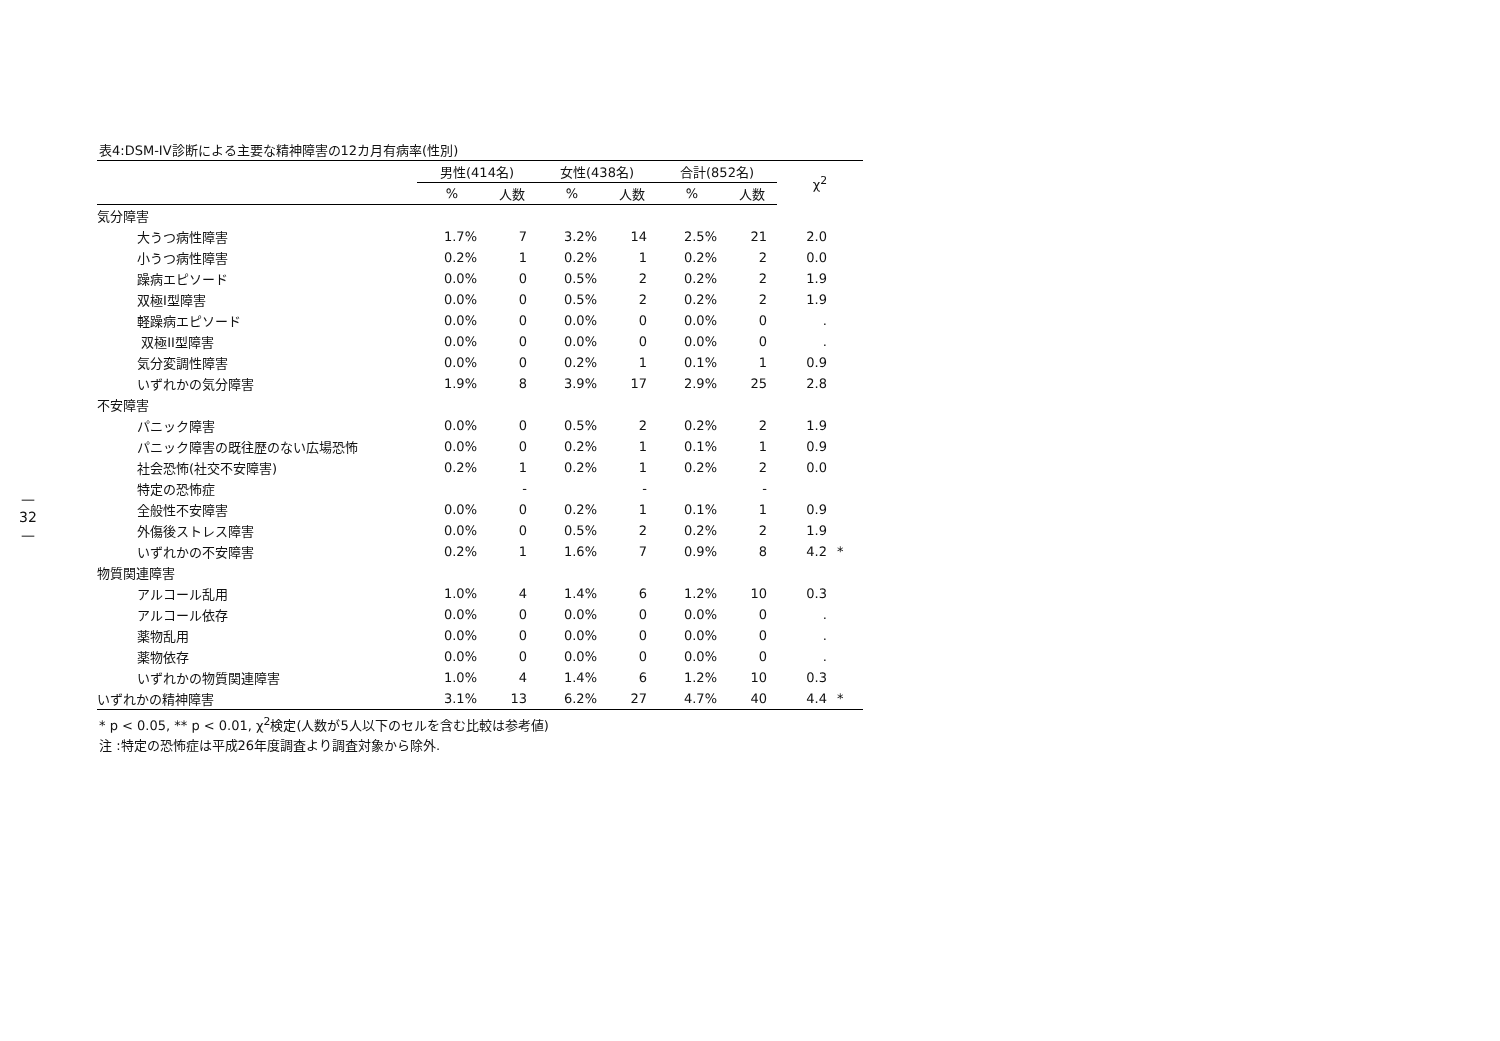—
32
—
表4:DSM-IV診断による主要な精神障害の12カ月有病率(性別)
| | 男性(414名) | | 女性(438名) | | 合計(852名) | | χ<sup>2</sup> | |
| --- | --- | --- | --- | --- | --- | --- | --- | --- |
| | % | 人数 | % | 人数 | % | 人数 | | |
| 気分障害 | | | | | | | | |
| 大うつ病性障害 | 1.7% | 7 | 3.2% | 14 | 2.5% | 21 | 2.0 | |
| 小うつ病性障害 | 0.2% | 1 | 0.2% | 1 | 0.2% | 2 | 0.0 | |
| 躁病エピソード | 0.0% | 0 | 0.5% | 2 | 0.2% | 2 | 1.9 | |
| 双極I型障害 | 0.0% | 0 | 0.5% | 2 | 0.2% | 2 | 1.9 | |
| 軽躁病エピソード | 0.0% | 0 | 0.0% | 0 | 0.0% | 0 | . | |
| 双極II型障害 | 0.0% | 0 | 0.0% | 0 | 0.0% | 0 | . | |
| 気分変調性障害 | 0.0% | 0 | 0.2% | 1 | 0.1% | 1 | 0.9 | |
| いずれかの気分障害 | 1.9% | 8 | 3.9% | 17 | 2.9% | 25 | 2.8 | |
| 不安障害 | | | | | | | | |
| パニック障害 | 0.0% | 0 | 0.5% | 2 | 0.2% | 2 | 1.9 | |
| パニック障害の既往歴のない広場恐怖 | 0.0% | 0 | 0.2% | 1 | 0.1% | 1 | 0.9 | |
| 社会恐怖(社交不安障害) | 0.2% | 1 | 0.2% | 1 | 0.2% | 2 | 0.0 | |
| 特定の恐怖症 | | - | | - | | - | | |
| 全般性不安障害 | 0.0% | 0 | 0.2% | 1 | 0.1% | 1 | 0.9 | |
| 外傷後ストレス障害 | 0.0% | 0 | 0.5% | 2 | 0.2% | 2 | 1.9 | |
| いずれかの不安障害 | 0.2% | 1 | 1.6% | 7 | 0.9% | 8 | 4.2 | * |
| 物質関連障害 | | | | | | | | |
| アルコール乱用 | 1.0% | 4 | 1.4% | 6 | 1.2% | 10 | 0.3 | |
| アルコール依存 | 0.0% | 0 | 0.0% | 0 | 0.0% | 0 | . | |
| 薬物乱用 | 0.0% | 0 | 0.0% | 0 | 0.0% | 0 | . | |
| 薬物依存 | 0.0% | 0 | 0.0% | 0 | 0.0% | 0 | . | |
| いずれかの物質関連障害 | 1.0% | 4 | 1.4% | 6 | 1.2% | 10 | 0.3 | |
| いずれかの精神障害 | 3.1% | 13 | 6.2% | 27 | 4.7% | 40 | 4.4 | * |
* p < 0.05, ** p < 0.01, χ<sup>2</sup>検定(人数が5人以下のセルを含む比較は参考値)
注 :特定の恐怖症は平成26年度調査より調査対象から除外.